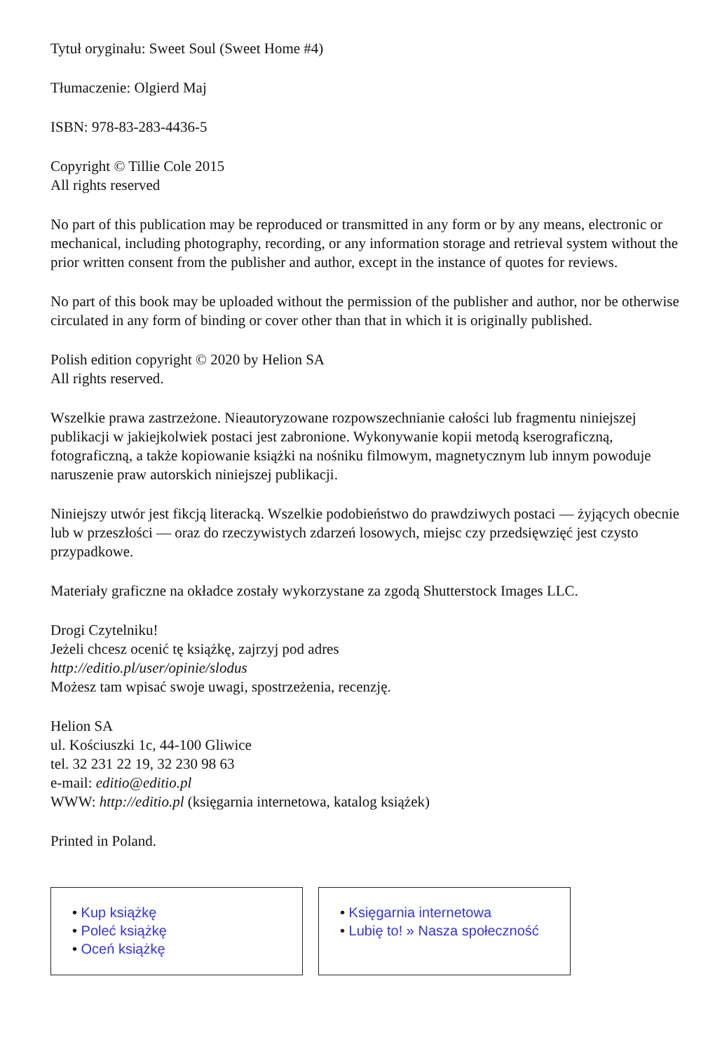Tytuł oryginału: Sweet Soul (Sweet Home #4)
Tłumaczenie: Olgierd Maj
ISBN: 978-83-283-4436-5
Copyright © Tillie Cole 2015
All rights reserved
No part of this publication may be reproduced or transmitted in any form or by any means, electronic or mechanical, including photography, recording, or any information storage and retrieval system without the prior written consent from the publisher and author, except in the instance of quotes for reviews.
No part of this book may be uploaded without the permission of the publisher and author, nor be otherwise circulated in any form of binding or cover other than that in which it is originally published.
Polish edition copyright © 2020 by Helion SA
All rights reserved.
Wszelkie prawa zastrzeżone. Nieautoryzowane rozpowszechnianie całości lub fragmentu niniejszej publikacji w jakiejkolwiek postaci jest zabronione. Wykonywanie kopii metodą kserograficzną, fotograficzną, a także kopiowanie książki na nośniku filmowym, magnetycznym lub innym powoduje naruszenie praw autorskich niniejszej publikacji.
Niniejszy utwór jest fikcją literacką. Wszelkie podobieństwo do prawdziwych postaci — żyjących obecnie lub w przeszłości — oraz do rzeczywistych zdarzeń losowych, miejsc czy przedsięwzięć jest czysto przypadkowe.
Materiały graficzne na okładce zostały wykorzystane za zgodą Shutterstock Images LLC.
Drogi Czytelniku!
Jeżeli chcesz ocenić tę książkę, zajrzyj pod adres
http://editio.pl/user/opinie/slodus
Możesz tam wpisać swoje uwagi, spostrzeżenia, recenzję.
Helion SA
ul. Kościuszki 1c, 44-100 Gliwice
tel. 32 231 22 19, 32 230 98 63
e-mail: editio@editio.pl
WWW: http://editio.pl (księgarnia internetowa, katalog książek)
Printed in Poland.
• Kup książkę
• Poleć książkę
• Oceń książkę
• Księgarnia internetowa
• Lubię to! » Nasza społeczność